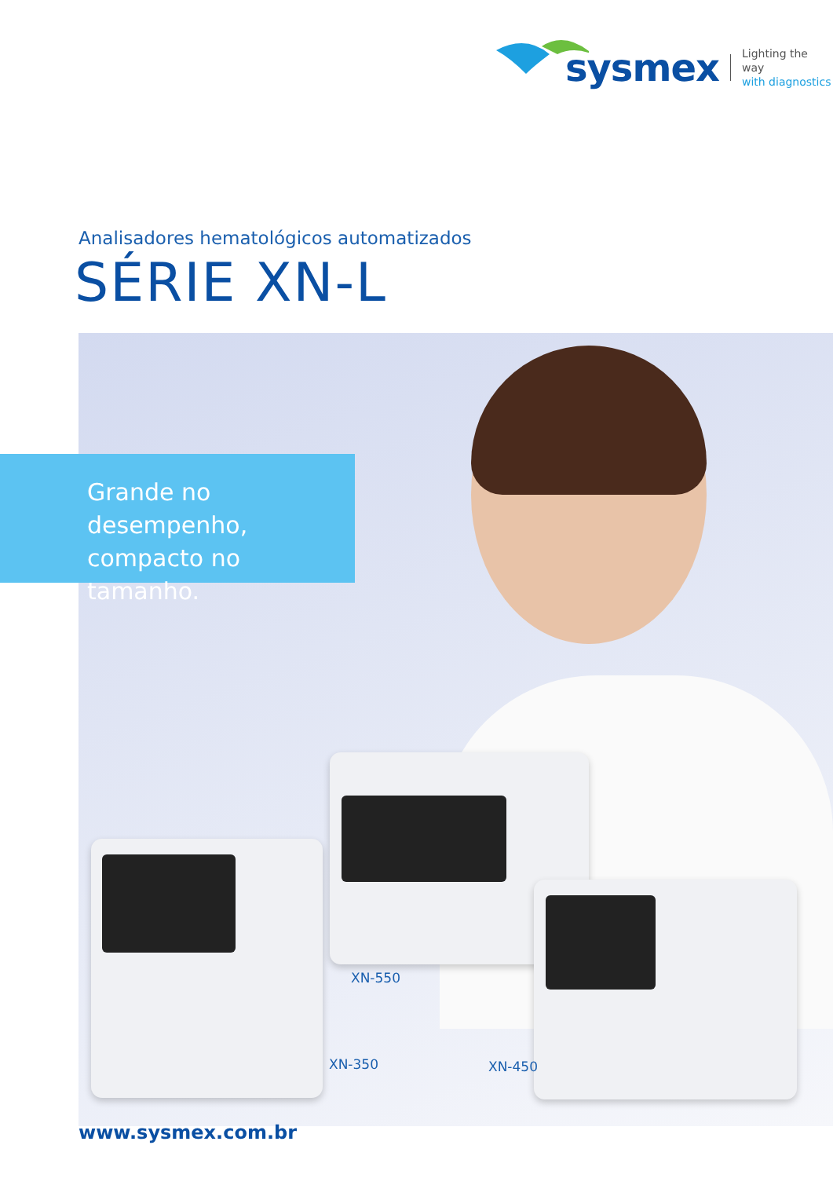sysmex
Lighting the way
with diagnostics
Analisadores hematológicos automatizados
SÉRIE XN-L
Grande no desempenho, compacto no tamanho.
XN-550
XN-350 XN-450
www.sysmex.com.br